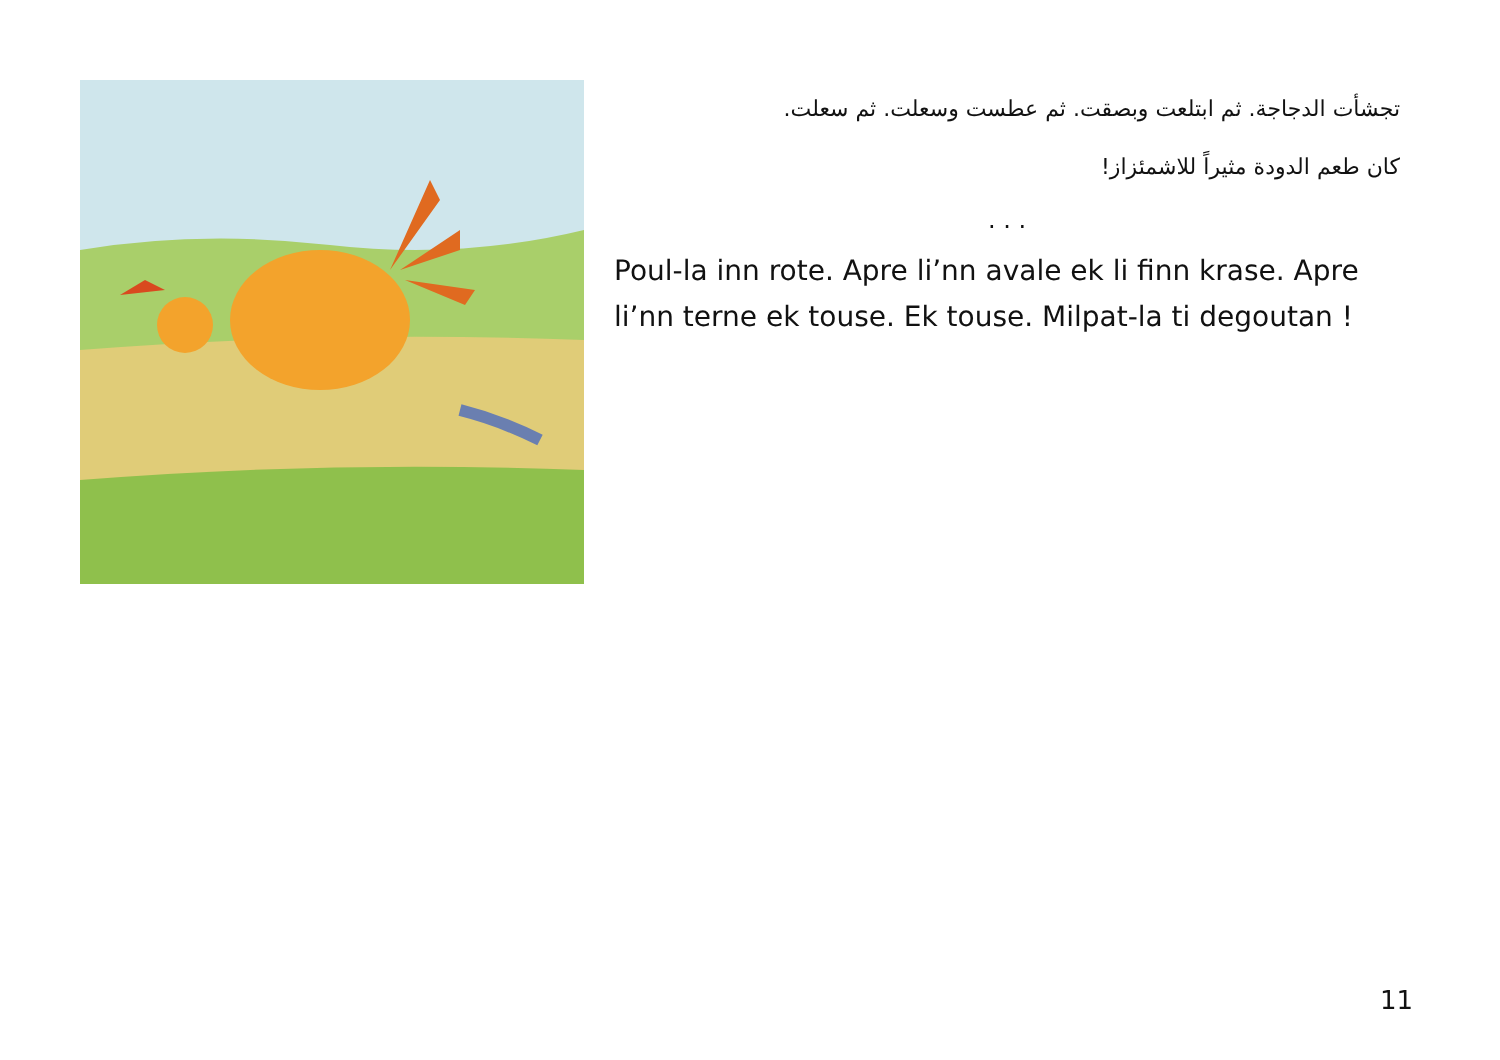تجشأت الدجاجة. ثم ابتلعت وبصقت. ثم عطست وسعلت. ثم سعلت.
كان طعم الدودة مثيراً للاشمئزاز!
. . .
Poul-la inn rote. Apre li’nn avale ek li finn krase. Apre li’nn terne ek touse. Ek touse. Milpat-la ti degoutan !
11